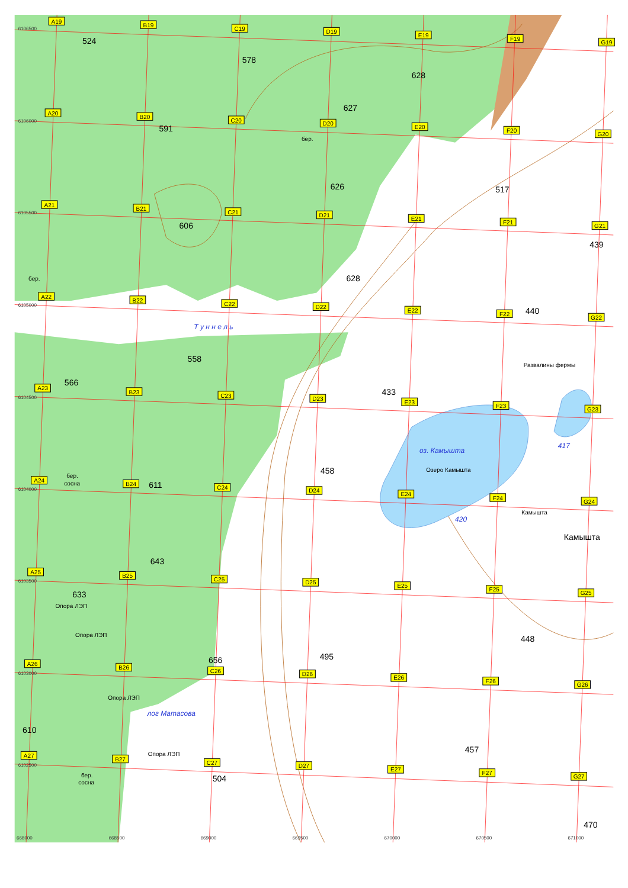524
578
628
627
591
бер.
626
517
606
439
бер.
628
440
Т у н н е л ь
558
Развалины фермы
566
433
417
оз. Камышта
Озеро Камышта
458
бер.
сосна
611
Камышта
420
Камышта
643
633
Опора ЛЭП
Опора ЛЭП
448
495
656
Опора ЛЭП
лог Матасова
610
457
Опора ЛЭП
бер.
сосна
504
470
6106500
6106000
6105500
6105000
6104500
6104000
6103500
6103000
6102500
668000
668500
669000
669500
670000
670500
671000
A19
B19
C19
D19
E19
F19
G19
A20
B20
C20
D20
E20
F20
G20
A21
B21
C21
D21
E21
F21
G21
A22
B22
C22
D22
E22
F22
G22
A23
B23
C23
D23
E23
F23
G23
A24
B24
C24
D24
E24
F24
G24
A25
B25
C25
D25
E25
F25
G25
A26
B26
C26
D26
E26
F26
G26
A27
B27
C27
D27
E27
F27
G27